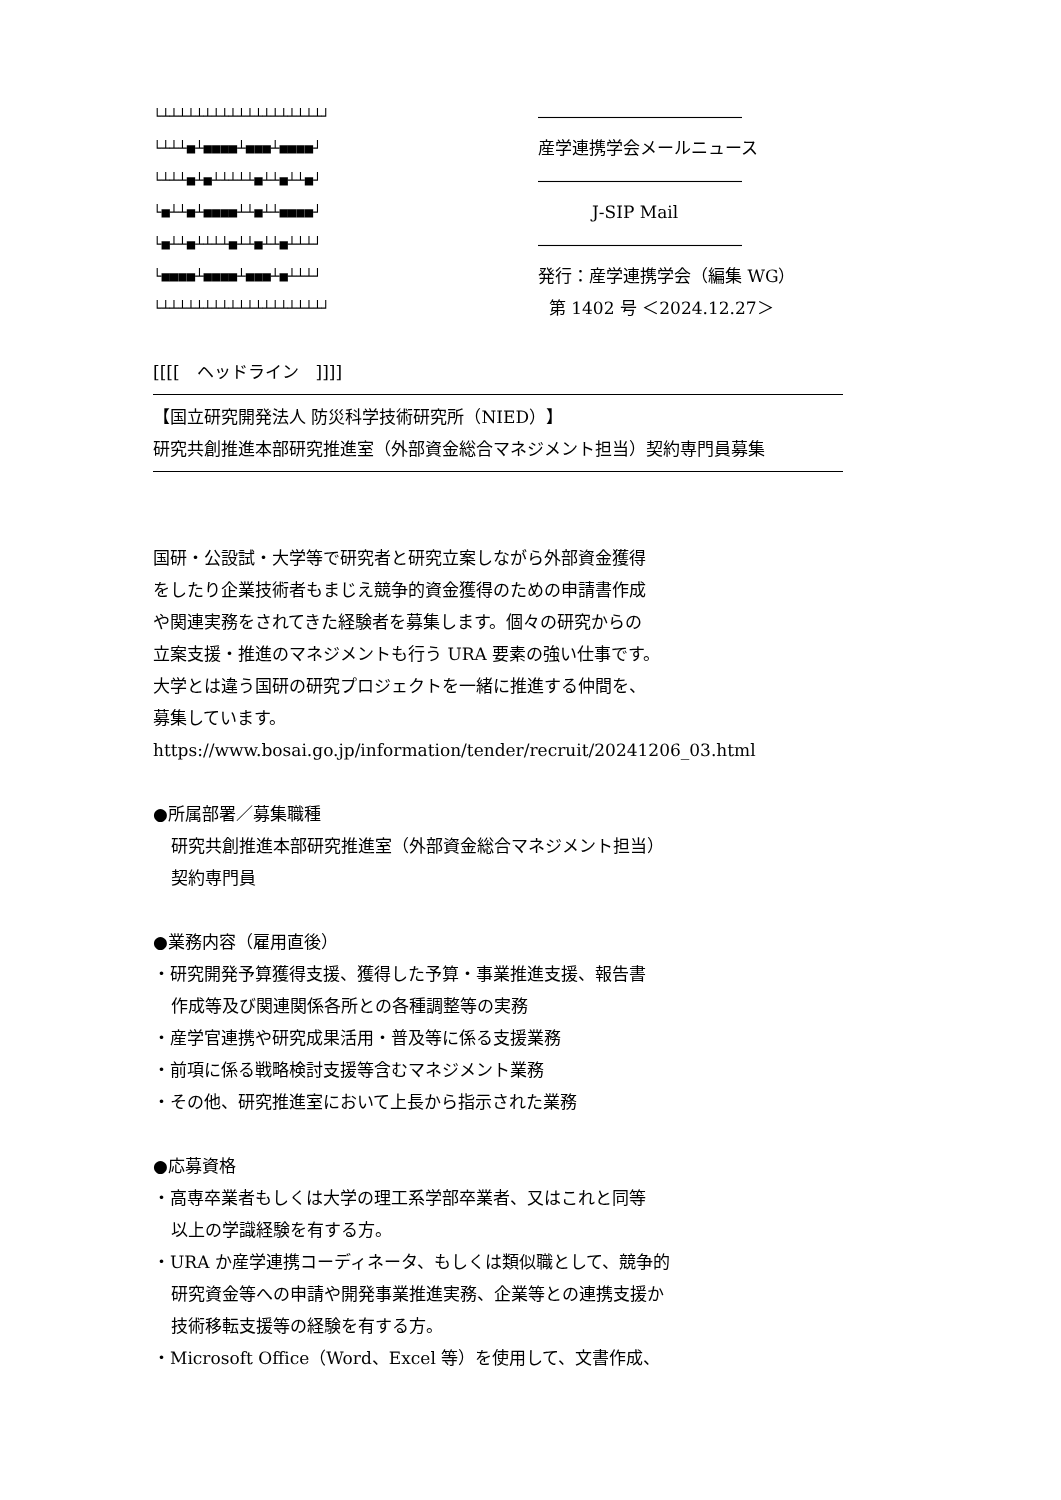└┴┴┴┴┴┴┴┴┴┴┴┴┴┴┴┴┴┴┴┘
――――――――――――
└┴┴┴■┴■■■■┴■■■┴■■■■┘
産学連携学会メールニュース
└┴┴┴■┴■┴┴┴┴┴■┴┴■┴┴■┘
――――――――――――
└■┴┴■┴■■■■┴┴■┴┴■■■■┘
J-SIP Mail
└■┴┴■┴┴┴┴■┴┴■┴┴■┴┴┴┘
――――――――――――
└■■■■┴■■■■┴■■■┴■┴┴┴┘
発行：産学連携学会（編集 WG）
└┴┴┴┴┴┴┴┴┴┴┴┴┴┴┴┴┴┴┴┘
第 1402 号 ＜2024.12.27＞
[[[[　ヘッドライン　]]]]
【国立研究開発法人 防災科学技術研究所（NIED）】
研究共創推進本部研究推進室（外部資金総合マネジメント担当）契約専門員募集
国研・公設試・大学等で研究者と研究立案しながら外部資金獲得
をしたり企業技術者もまじえ競争的資金獲得のための申請書作成
や関連実務をされてきた経験者を募集します。個々の研究からの
立案支援・推進のマネジメントも行う URA 要素の強い仕事です。
大学とは違う国研の研究プロジェクトを一緒に推進する仲間を、
募集しています。
https://www.bosai.go.jp/information/tender/recruit/20241206_03.html
●所属部署／募集職種
研究共創推進本部研究推進室（外部資金総合マネジメント担当）
契約専門員
●業務内容（雇用直後）
・研究開発予算獲得支援、獲得した予算・事業推進支援、報告書
作成等及び関連関係各所との各種調整等の実務
・産学官連携や研究成果活用・普及等に係る支援業務
・前項に係る戦略検討支援等含むマネジメント業務
・その他、研究推進室において上長から指示された業務
●応募資格
・高専卒業者もしくは大学の理工系学部卒業者、又はこれと同等
以上の学識経験を有する方。
・URA か産学連携コーディネータ、もしくは類似職として、競争的
研究資金等への申請や開発事業推進実務、企業等との連携支援か
技術移転支援等の経験を有する方。
・Microsoft Office（Word、Excel 等）を使用して、文書作成、